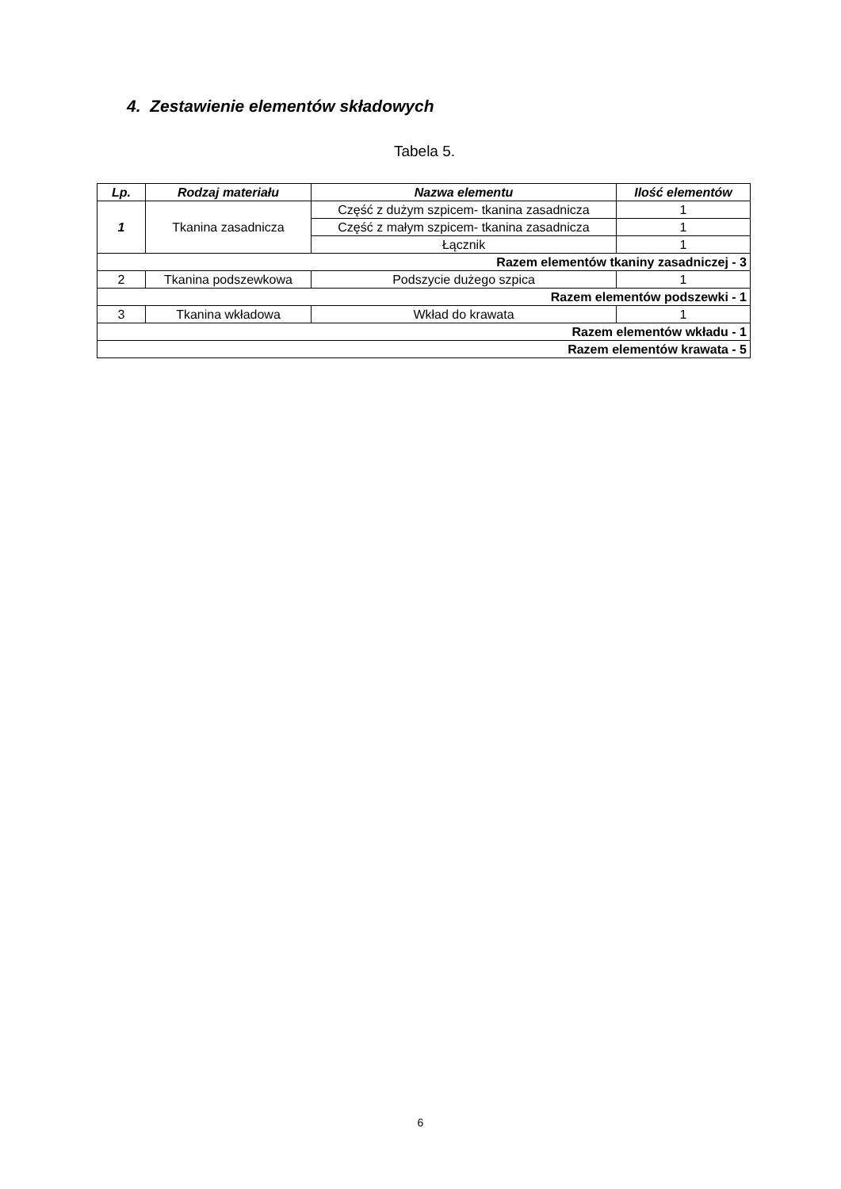4. Zestawienie elementów składowych
Tabela 5.
| Lp. | Rodzaj materiału | Nazwa elementu | Ilość elementów |
| --- | --- | --- | --- |
| 1 | Tkanina zasadnicza | Część z dużym szpicem- tkanina zasadnicza | 1 |
| | | Część z małym szpicem- tkanina zasadnicza | 1 |
| | | Łącznik | 1 |
| Razem elementów tkaniny zasadniczej - 3 | | | |
| 2 | Tkanina podszewkowa | Podszycie dużego szpica | 1 |
| Razem elementów podszewki - 1 | | | |
| 3 | Tkanina wkładowa | Wkład do krawata | 1 |
| Razem elementów wkładu - 1 | | | |
| Razem elementów krawata - 5 | | | |
6